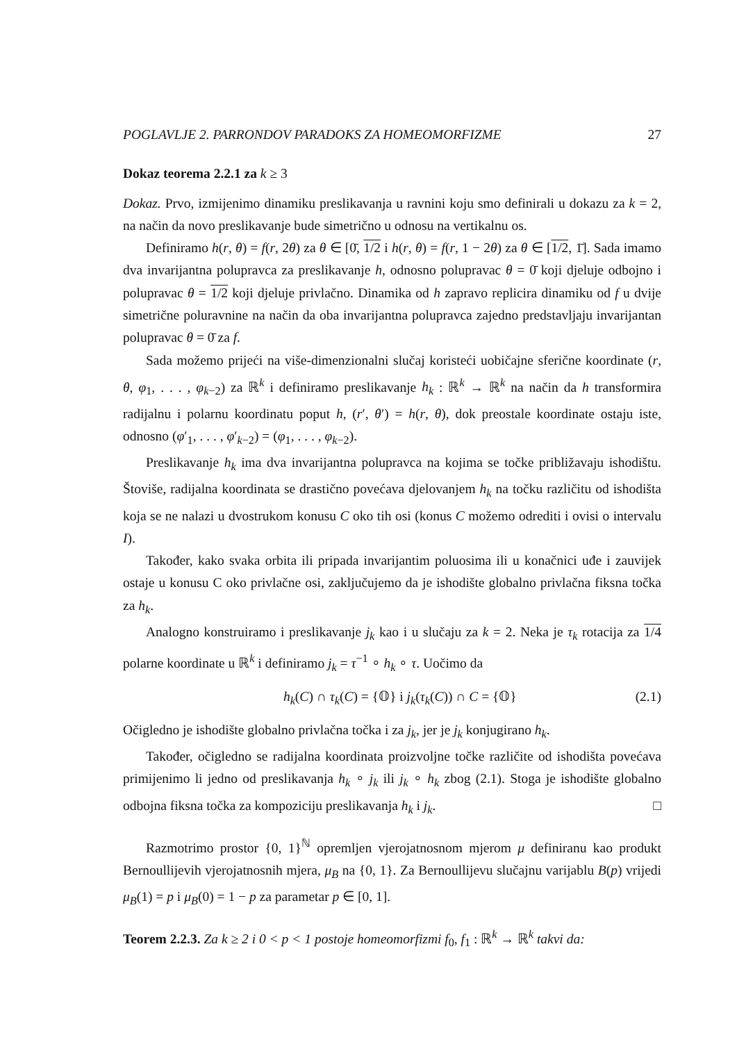POGLAVLJE 2. PARRONDOV PARADOKS ZA HOMEOMORFIZME 27
Dokaz teorema 2.2.1 za k ≥ 3
Dokaz. Prvo, izmijenimo dinamiku preslikavanja u ravnini koju smo definirali u dokazu za k = 2, na način da novo preslikavanje bude simetrično u odnosu na vertikalnu os.
Definiramo h(r, θ) = f(r, 2θ) za θ ∈ [0̄, 1/2 i h(r, θ) = f(r, 1 − 2θ) za θ ∈ [1/2, 1̄]. Sada imamo dva invarijantna polupravca za preslikavanje h, odnosno polupravac θ = 0̄ koji djeluje odbojno i polupravac θ = 1/2 koji djeluje privlačno. Dinamika od h zapravo replicira dinamiku od f u dvije simetrične poluravnine na način da oba invarijantna polupravca zajedno predstavljaju invarijantan polupravac θ = 0̄ za f.
Sada možemo prijeći na više-dimenzionalni slučaj koristeći uobičajne sferične koordinate (r, θ, φ<sub>1</sub>, . . . , φ<sub>k−2</sub>) za ℝ<sup>k</sup> i definiramo preslikavanje h<sub>k</sub> : ℝ<sup>k</sup> → ℝ<sup>k</sup> na način da h transformira radijalnu i polarnu koordinatu poput h, (r′, θ′) = h(r, θ), dok preostale koordinate ostaju iste, odnosno (φ′<sub>1</sub>, . . . , φ′<sub>k−2</sub>) = (φ<sub>1</sub>, . . . , φ<sub>k−2</sub>).
Preslikavanje h<sub>k</sub> ima dva invarijantna polupravca na kojima se točke približavaju ishodištu. Štoviše, radijalna koordinata se drastično povećava djelovanjem h<sub>k</sub> na točku različitu od ishodišta koja se ne nalazi u dvostrukom konusu C oko tih osi (konus C možemo odrediti i ovisi o intervalu I).
Također, kako svaka orbita ili pripada invarijantim poluosima ili u konačnici uđe i zauvijek ostaje u konusu C oko privlačne osi, zaključujemo da je ishodište globalno privlačna fiksna točka za h<sub>k</sub>.
Analogno konstruiramo i preslikavanje j<sub>k</sub> kao i u slučaju za k = 2. Neka je τ<sub>k</sub> rotacija za 1/4 polarne koordinate u ℝ<sup>k</sup> i definiramo j<sub>k</sub> = τ<sup>−1</sup> ∘ h<sub>k</sub> ∘ τ. Uočimo da
h<sub>k</sub>(C) ∩ τ<sub>k</sub>(C) = {𝕆} i j<sub>k</sub>(τ<sub>k</sub>(C)) ∩ C = {𝕆} (2.1)
Očigledno je ishodište globalno privlačna točka i za j<sub>k</sub>, jer je j<sub>k</sub> konjugirano h<sub>k</sub>.
Također, očigledno se radijalna koordinata proizvoljne točke različite od ishodišta povećava primijenimo li jedno od preslikavanja h<sub>k</sub> ∘ j<sub>k</sub> ili j<sub>k</sub> ∘ h<sub>k</sub> zbog (2.1). Stoga je ishodište globalno odbojna fiksna točka za kompoziciju preslikavanja h<sub>k</sub> i j<sub>k</sub>. □
Razmotrimo prostor {0, 1}<sup>ℕ</sup> opremljen vjerojatnosnom mjerom μ definiranu kao produkt Bernoullijevih vjerojatnosnih mjera, μ<sub>B</sub> na {0, 1}. Za Bernoullijevu slučajnu varijablu B(p) vrijedi μ<sub>B</sub>(1) = p i μ<sub>B</sub>(0) = 1 − p za parametar p ∈ [0, 1].
Teorem 2.2.3. Za k ≥ 2 i 0 < p < 1 postoje homeomorfizmi f<sub>0</sub>, f<sub>1</sub> : ℝ<sup>k</sup> → ℝ<sup>k</sup> takvi da: